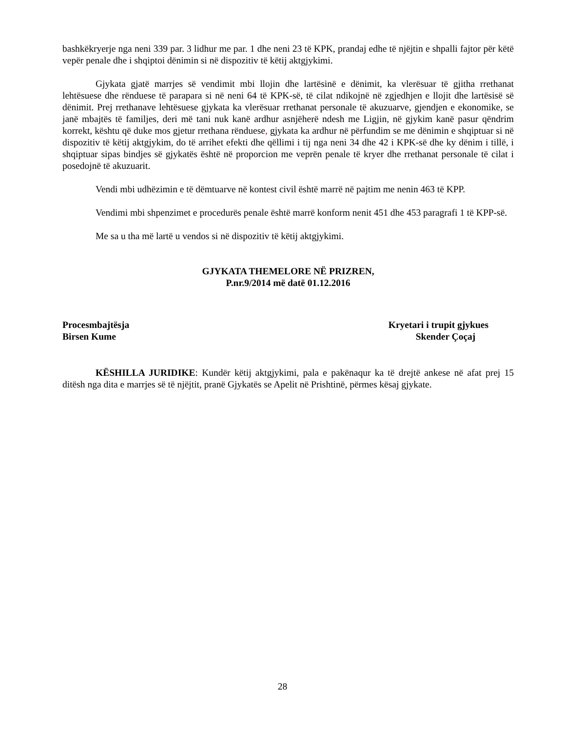bashkëkryerje nga neni 339 par. 3 lidhur me par. 1 dhe neni 23 të KPK, prandaj edhe të njëjtin e shpalli fajtor për këtë vepër penale dhe i shqiptoi dënimin si në dispozitiv të këtij aktgjykimi.
Gjykata gjatë marrjes së vendimit mbi llojin dhe lartësinë e dënimit, ka vlerësuar të gjitha rrethanat lehtësuese dhe rënduese të parapara si në neni 64 të KPK-së, të cilat ndikojnë në zgjedhjen e llojit dhe lartësisë së dënimit. Prej rrethanave lehtësuese gjykata ka vlerësuar rrethanat personale të akuzuarve, gjendjen e ekonomike, se janë mbajtës të familjes, deri më tani nuk kanë ardhur asnjëherë ndesh me Ligjin, në gjykim kanë pasur qëndrim korrekt, kështu që duke mos gjetur rrethana rënduese, gjykata ka ardhur në përfundim se me dënimin e shqiptuar si në dispozitiv të këtij aktgjykim, do të arrihet efekti dhe qëllimi i tij nga neni 34 dhe 42 i KPK-së dhe ky dënim i tillë, i shqiptuar sipas bindjes së gjykatës është në proporcion me veprën penale të kryer dhe rrethanat personale të cilat i posedojnë të akuzuarit.
Vendi mbi udhëzimin e të dëmtuarve në kontest civil është marrë në pajtim me nenin 463 të KPP.
Vendimi mbi shpenzimet e procedurës penale është marrë konform nenit 451 dhe 453 paragrafi 1 të KPP-së.
Me sa u tha më lartë u vendos si në dispozitiv të këtij aktgjykimi.
GJYKATA THEMELORE NË PRIZREN,
P.nr.9/2014 më datë 01.12.2016
Procesmbajtësja
Birsen Kume
Kryetari i trupit gjykues
Skender Çoçaj
KËSHILLA JURIDIKE: Kundër këtij aktgjykimi, pala e pakënaqur ka të drejtë ankese në afat prej 15 ditësh nga dita e marrjes së të njëjtit, pranë Gjykatës se Apelit në Prishtinë, përmes kësaj gjykate.
28